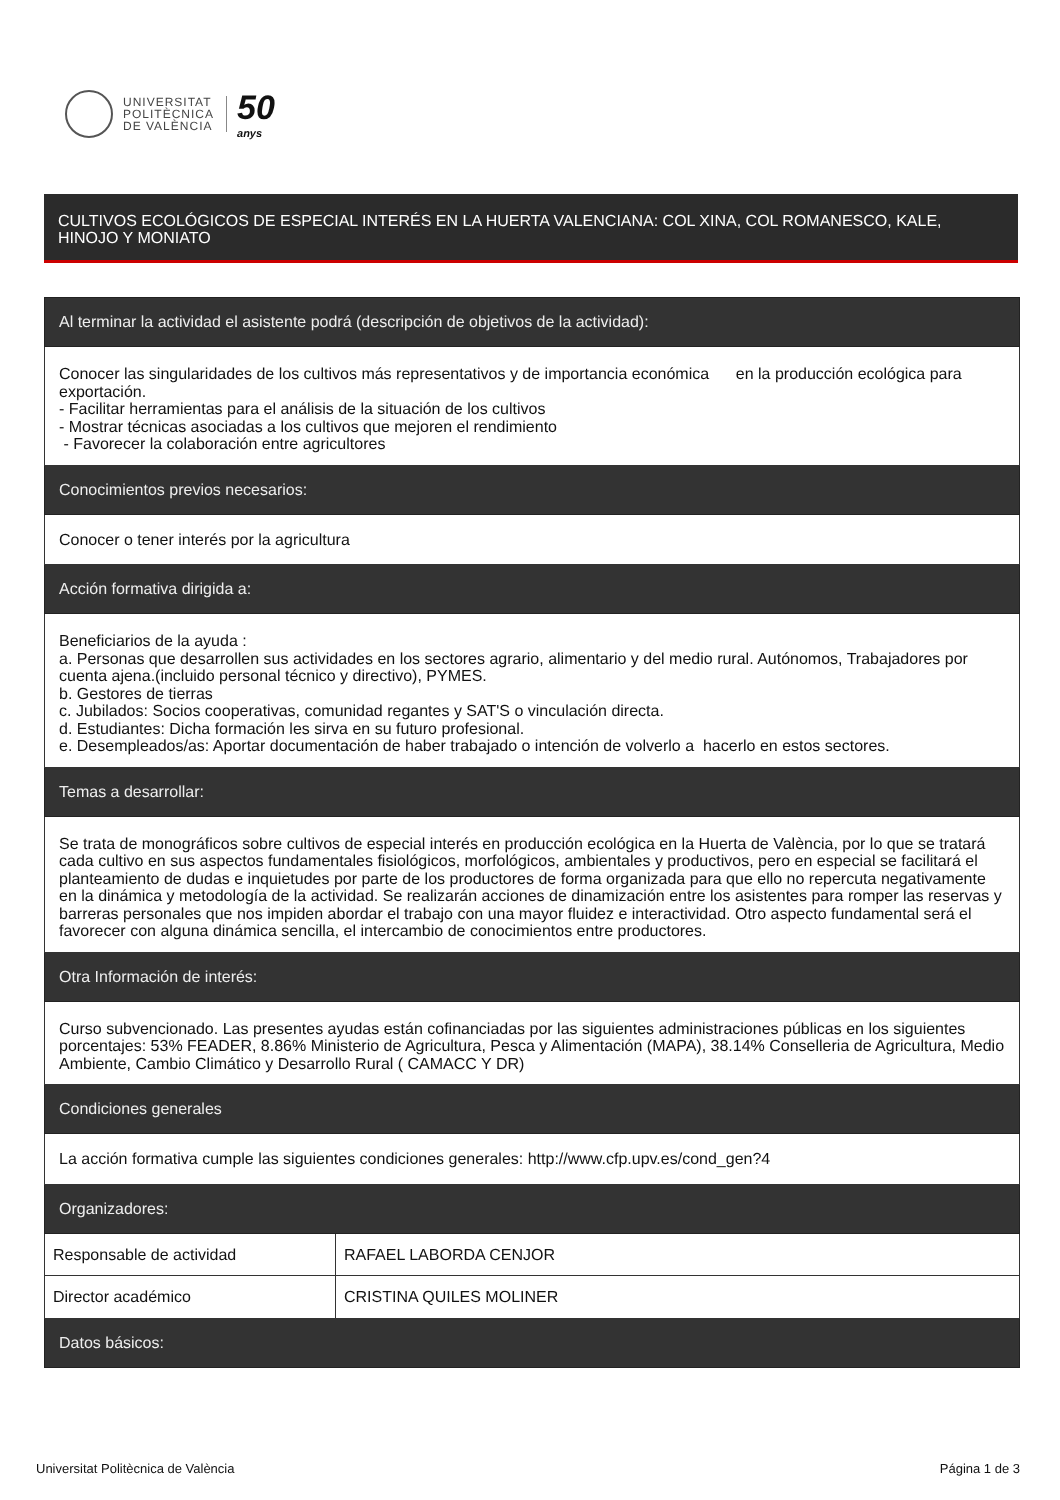UNIVERSITAT
POLITÈCNICA
DE VALÈNCIA
50
anys
CULTIVOS ECOLÓGICOS DE ESPECIAL INTERÉS EN LA HUERTA VALENCIANA: COL XINA, COL ROMANESCO, KALE, HINOJO Y MONIATO
| Al terminar la actividad el asistente podrá (descripción de objetivos de la actividad): | |
| --- | --- |
| Conocer las singularidades de los cultivos más representativos y de importancia económica en la producción ecológica para exportación. - Facilitar herramientas para el análisis de la situación de los cultivos - Mostrar técnicas asociadas a los cultivos que mejoren el rendimiento - Favorecer la colaboración entre agricultores | |
| Conocimientos previos necesarios: | |
| Conocer o tener interés por la agricultura | |
| Acción formativa dirigida a: | |
| Beneficiarios de la ayuda : a. Personas que desarrollen sus actividades en los sectores agrario, alimentario y del medio rural. Autónomos, Trabajadores por cuenta ajena.(incluido personal técnico y directivo), PYMES. b. Gestores de tierras c. Jubilados: Socios cooperativas, comunidad regantes y SAT'S o vinculación directa. d. Estudiantes: Dicha formación les sirva en su futuro profesional. e. Desempleados/as: Aportar documentación de haber trabajado o intención de volverlo a hacerlo en estos sectores. | |
| Temas a desarrollar: | |
| Se trata de monográficos sobre cultivos de especial interés en producción ecológica en la Huerta de València, por lo que se tratará cada cultivo en sus aspectos fundamentales fisiológicos, morfológicos, ambientales y productivos, pero en especial se facilitará el planteamiento de dudas e inquietudes por parte de los productores de forma organizada para que ello no repercuta negativamente en la dinámica y metodología de la actividad. Se realizarán acciones de dinamización entre los asistentes para romper las reservas y barreras personales que nos impiden abordar el trabajo con una mayor fluidez e interactividad. Otro aspecto fundamental será el favorecer con alguna dinámica sencilla, el intercambio de conocimientos entre productores. | |
| Otra Información de interés: | |
| Curso subvencionado. Las presentes ayudas están cofinanciadas por las siguientes administraciones públicas en los siguientes porcentajes: 53% FEADER, 8.86% Ministerio de Agricultura, Pesca y Alimentación (MAPA), 38.14% Conselleria de Agricultura, Medio Ambiente, Cambio Climático y Desarrollo Rural ( CAMACC Y DR) | |
| Condiciones generales | |
| La acción formativa cumple las siguientes condiciones generales: http://www.cfp.upv.es/cond_gen?4 | |
| Organizadores: | |
| Responsable de actividad | RAFAEL LABORDA CENJOR |
| Director académico | CRISTINA QUILES MOLINER |
| Datos básicos: | |
Universitat Politècnica de València Página 1 de 3